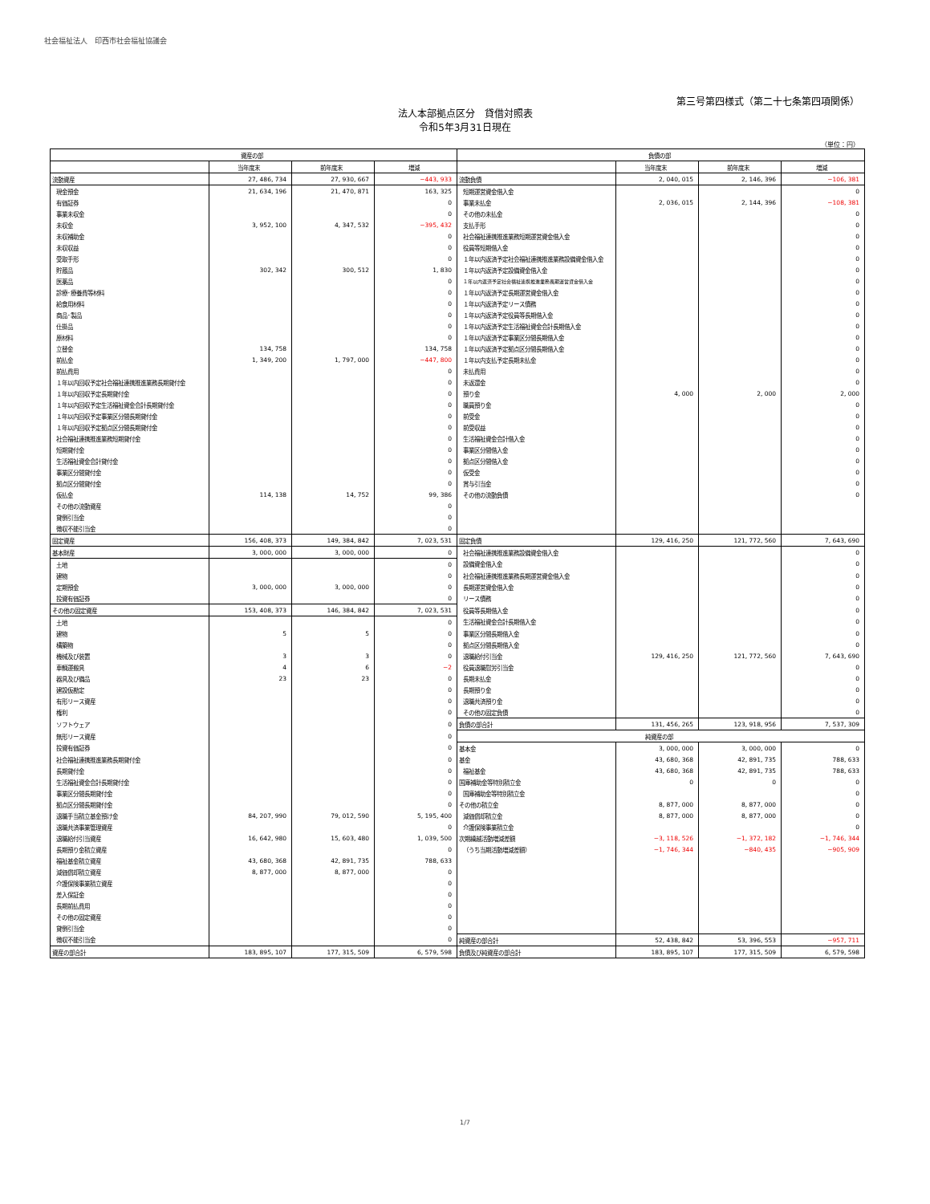社会福祉法人　印西市社会福祉協議会
第三号第四様式（第二十七条第四項関係）
法人本部拠点区分　貸借対照表
令和5年3月31日現在
（単位：円）
| 資産の部 | | | | 負債の部 | | | |
| --- | --- | --- | --- | --- | --- | --- | --- |
| | 当年度末 | 前年度末 | 増減 | | 当年度末 | 前年度末 | 増減 |
| 流動資産 | 27, 486, 734 | 27, 930, 667 | −443, 933 | 流動負債 | 2, 040, 015 | 2, 146, 396 | −106, 381 |
| 現金預金 | 21, 634, 196 | 21, 470, 871 | 163, 325 | 短期運営資金借入金 | | | 0 |
| 有価証券 | | | 0 | 事業未払金 | 2, 036, 015 | 2, 144, 396 | −108, 381 |
| 事業未収金 | | | 0 | その他の未払金 | | | 0 |
| 未収金 | 3, 952, 100 | 4, 347, 532 | −395, 432 | 支払手形 | | | 0 |
| 未収補助金 | | | 0 | 社会福祉連携推進業務短期運営資金借入金 | | | 0 |
| 未収収益 | | | 0 | 役員等短期借入金 | | | 0 |
| 受取手形 | | | 0 | １年以内返済予定社会福祉連携推進業務設備資金借入金 | | | 0 |
| 貯蔵品 | 302, 342 | 300, 512 | 1, 830 | １年以内返済予定設備資金借入金 | | | 0 |
| 医薬品 | | | 0 | １年以内返済予定社会福祉連携推進業務長期運営資金借入金 | | | 0 |
| 診療･療養費等材料 | | | 0 | １年以内返済予定長期運営資金借入金 | | | 0 |
| 給食用材料 | | | 0 | １年以内返済予定リース債務 | | | 0 |
| 商品･製品 | | | 0 | １年以内返済予定役員等長期借入金 | | | 0 |
| 仕掛品 | | | 0 | １年以内返済予定生活福祉資金会計長期借入金 | | | 0 |
| 原材料 | | | 0 | １年以内返済予定事業区分間長期借入金 | | | 0 |
| 立替金 | 134, 758 | | 134, 758 | １年以内返済予定拠点区分間長期借入金 | | | 0 |
| 前払金 | 1, 349, 200 | 1, 797, 000 | −447, 800 | １年以内支払予定長期未払金 | | | 0 |
| 前払費用 | | | 0 | 未払費用 | | | 0 |
| １年以内回収予定社会福祉連携推進業務長期貸付金 | | | 0 | 未返還金 | | | 0 |
| １年以内回収予定長期貸付金 | | | 0 | 預り金 | 4, 000 | 2, 000 | 2, 000 |
| １年以内回収予定生活福祉資金会計長期貸付金 | | | 0 | 職員預り金 | | | 0 |
| １年以内回収予定事業区分間長期貸付金 | | | 0 | 前受金 | | | 0 |
| １年以内回収予定拠点区分間長期貸付金 | | | 0 | 前受収益 | | | 0 |
| 社会福祉連携推進業務短期貸付金 | | | 0 | 生活福祉資金会計借入金 | | | 0 |
| 短期貸付金 | | | 0 | 事業区分間借入金 | | | 0 |
| 生活福祉資金会計貸付金 | | | 0 | 拠点区分間借入金 | | | 0 |
| 事業区分間貸付金 | | | 0 | 仮受金 | | | 0 |
| 拠点区分間貸付金 | | | 0 | 賞与引当金 | | | 0 |
| 仮払金 | 114, 138 | 14, 752 | 99, 386 | その他の流動負債 | | | 0 |
| その他の流動資産 | | | 0 | | | | |
| 貸倒引当金 | | | 0 | | | | |
| 徴収不能引当金 | | | 0 | | | | |
| 固定資産 | 156, 408, 373 | 149, 384, 842 | 7, 023, 531 | 固定負債 | 129, 416, 250 | 121, 772, 560 | 7, 643, 690 |
| 基本財産 | 3, 000, 000 | 3, 000, 000 | 0 | 社会福祉連携推進業務設備資金借入金 | | | 0 |
| 土地 | | | 0 | 設備資金借入金 | | | 0 |
| 建物 | | | 0 | 社会福祉連携推進業務長期運営資金借入金 | | | 0 |
| 定期預金 | 3, 000, 000 | 3, 000, 000 | 0 | 長期運営資金借入金 | | | 0 |
| 投資有価証券 | | | 0 | リース債務 | | | 0 |
| その他の固定資産 | 153, 408, 373 | 146, 384, 842 | 7, 023, 531 | 役員等長期借入金 | | | 0 |
| 土地 | | | 0 | 生活福祉資金会計長期借入金 | | | 0 |
| 建物 | 5 | 5 | 0 | 事業区分間長期借入金 | | | 0 |
| 構築物 | | | 0 | 拠点区分間長期借入金 | | | 0 |
| 機械及び装置 | 3 | 3 | 0 | 退職給付引当金 | 129, 416, 250 | 121, 772, 560 | 7, 643, 690 |
| 車輌運搬具 | 4 | 6 | −2 | 役員退職慰労引当金 | | | 0 |
| 器具及び備品 | 23 | 23 | 0 | 長期未払金 | | | 0 |
| 建設仮勘定 | | | 0 | 長期預り金 | | | 0 |
| 有形リース資産 | | | 0 | 退職共済預り金 | | | 0 |
| 権利 | | | 0 | その他の固定負債 | | | 0 |
| ソフトウェア | | | 0 | 負債の部合計 | 131, 456, 265 | 123, 918, 956 | 7, 537, 309 |
| 無形リース資産 | | | 0 | 純資産の部 | | | |
| 投資有価証券 | | | 0 | 基本金 | 3, 000, 000 | 3, 000, 000 | 0 |
| 社会福祉連携推進業務長期貸付金 | | | 0 | 基金 | 43, 680, 368 | 42, 891, 735 | 788, 633 |
| 長期貸付金 | | | 0 | 福祉基金 | 43, 680, 368 | 42, 891, 735 | 788, 633 |
| 生活福祉資金会計長期貸付金 | | | 0 | 国庫補助金等特別積立金 | 0 | 0 | 0 |
| 事業区分間長期貸付金 | | | 0 | 国庫補助金等特別積立金 | | | 0 |
| 拠点区分間長期貸付金 | | | 0 | その他の積立金 | 8, 877, 000 | 8, 877, 000 | 0 |
| 退職手当積立基金預け金 | 84, 207, 990 | 79, 012, 590 | 5, 195, 400 | 減価償却積立金 | 8, 877, 000 | 8, 877, 000 | 0 |
| 退職共済事業管理資産 | | | 0 | 介護保険事業積立金 | | | 0 |
| 退職給付引当資産 | 16, 642, 980 | 15, 603, 480 | 1, 039, 500 | 次期繰越活動増減差額 | −3, 118, 526 | −1, 372, 182 | −1, 746, 344 |
| 長期預り金積立資産 | | | 0 | （うち当期活動増減差額） | −1, 746, 344 | −840, 435 | −905, 909 |
| 福祉基金積立資産 | 43, 680, 368 | 42, 891, 735 | 788, 633 | | | | |
| 減価償却積立資産 | 8, 877, 000 | 8, 877, 000 | 0 | | | | |
| 介護保険事業積立資産 | | | 0 | | | | |
| 差入保証金 | | | 0 | | | | |
| 長期前払費用 | | | 0 | | | | |
| その他の固定資産 | | | 0 | | | | |
| 貸倒引当金 | | | 0 | | | | |
| 徴収不能引当金 | | | 0 | 純資産の部合計 | 52, 438, 842 | 53, 396, 553 | −957, 711 |
| 資産の部合計 | 183, 895, 107 | 177, 315, 509 | 6, 579, 598 | 負債及び純資産の部合計 | 183, 895, 107 | 177, 315, 509 | 6, 579, 598 |
1/7